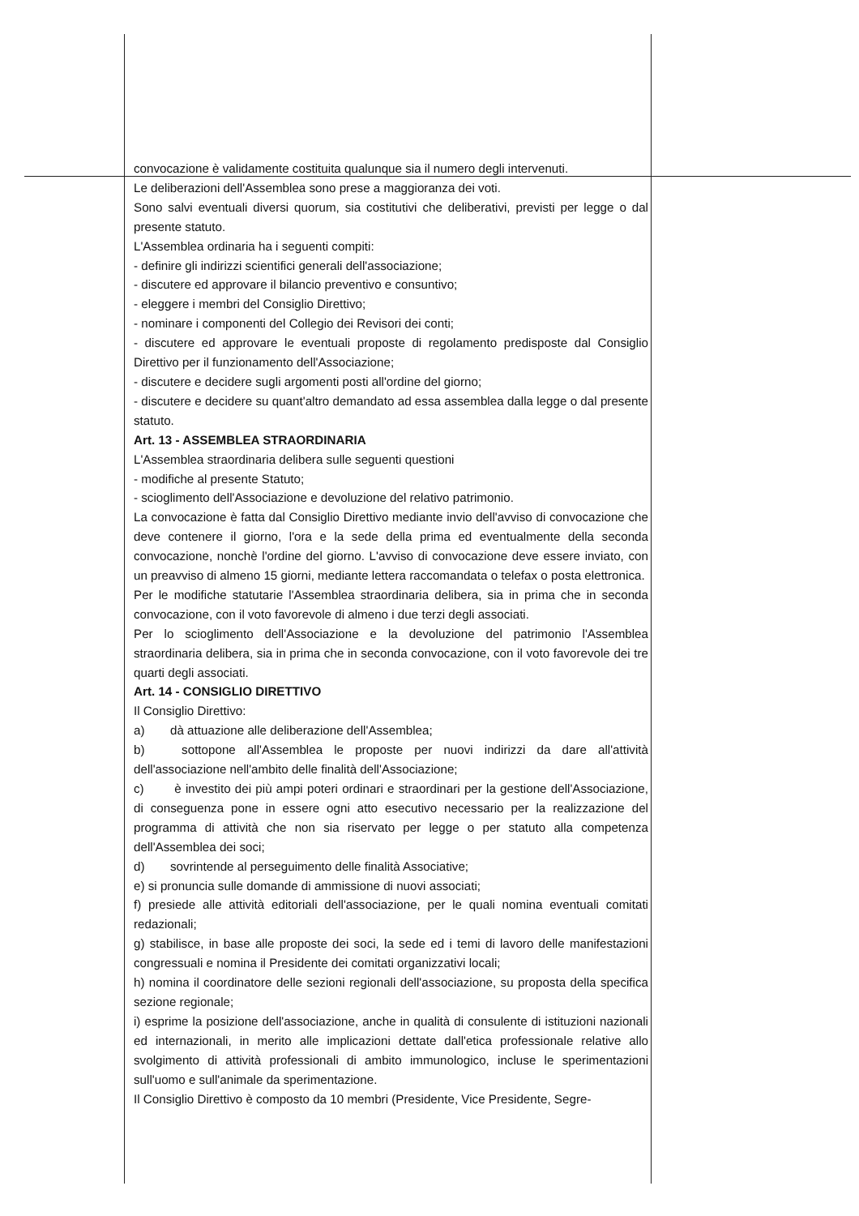convocazione è validamente costituita qualunque sia il numero degli intervenuti.
Le deliberazioni dell'Assemblea sono prese a maggioranza dei voti.
Sono salvi eventuali diversi quorum, sia costitutivi che deliberativi, previsti per legge o dal presente statuto.
L'Assemblea ordinaria ha i seguenti compiti:
- definire gli indirizzi scientifici generali dell'associazione;
- discutere ed approvare il bilancio preventivo e consuntivo;
- eleggere i membri del Consiglio Direttivo;
- nominare i componenti del Collegio dei Revisori dei conti;
- discutere ed approvare le eventuali proposte di regolamento predisposte dal Consiglio Direttivo per il funzionamento dell'Associazione;
- discutere e decidere sugli argomenti posti all'ordine del giorno;
- discutere e decidere su quant'altro demandato ad essa assemblea dalla legge o dal presente statuto.
Art. 13 - ASSEMBLEA STRAORDINARIA
L'Assemblea straordinaria delibera sulle seguenti questioni
- modifiche al presente Statuto;
- scioglimento dell'Associazione e devoluzione del relativo patrimonio.
La convocazione è fatta dal Consiglio Direttivo mediante invio dell'avviso di convocazione che deve contenere il giorno, l'ora e la sede della prima ed eventualmente della seconda convocazione, nonchè l'ordine del giorno. L'avviso di convocazione deve essere inviato, con un preavviso di almeno 15 giorni, mediante lettera raccomandata o telefax o posta elettronica.
Per le modifiche statutarie l'Assemblea straordinaria delibera, sia in prima che in seconda convocazione, con il voto favorevole di almeno i due terzi degli associati.
Per lo scioglimento dell'Associazione e la devoluzione del patrimonio l'Assemblea straordinaria delibera, sia in prima che in seconda convocazione, con il voto favorevole dei tre quarti degli associati.
Art. 14 - CONSIGLIO DIRETTIVO
Il Consiglio Direttivo:
a) dà attuazione alle deliberazione dell'Assemblea;
b) sottopone all'Assemblea le proposte per nuovi indirizzi da dare all'attività dell'associazione nell'ambito delle finalità dell'Associazione;
c) è investito dei più ampi poteri ordinari e straordinari per la gestione dell'Associazione, di conseguenza pone in essere ogni atto esecutivo necessario per la realizzazione del programma di attività che non sia riservato per legge o per statuto alla competenza dell'Assemblea dei soci;
d) sovrintende al perseguimento delle finalità Associative;
e) si pronuncia sulle domande di ammissione di nuovi associati;
f) presiede alle attività editoriali dell'associazione, per le quali nomina eventuali comitati redazionali;
g) stabilisce, in base alle proposte dei soci, la sede ed i temi di lavoro delle manifestazioni congressuali e nomina il Presidente dei comitati organizzativi locali;
h) nomina il coordinatore delle sezioni regionali dell'associazione, su proposta della specifica sezione regionale;
i) esprime la posizione dell'associazione, anche in qualità di consulente di istituzioni nazionali ed internazionali, in merito alle implicazioni dettate dall'etica professionale relative allo svolgimento di attività professionali di ambito immunologico, incluse le sperimentazioni sull'uomo e sull'animale da sperimentazione.
Il Consiglio Direttivo è composto da 10 membri (Presidente, Vice Presidente, Segre-